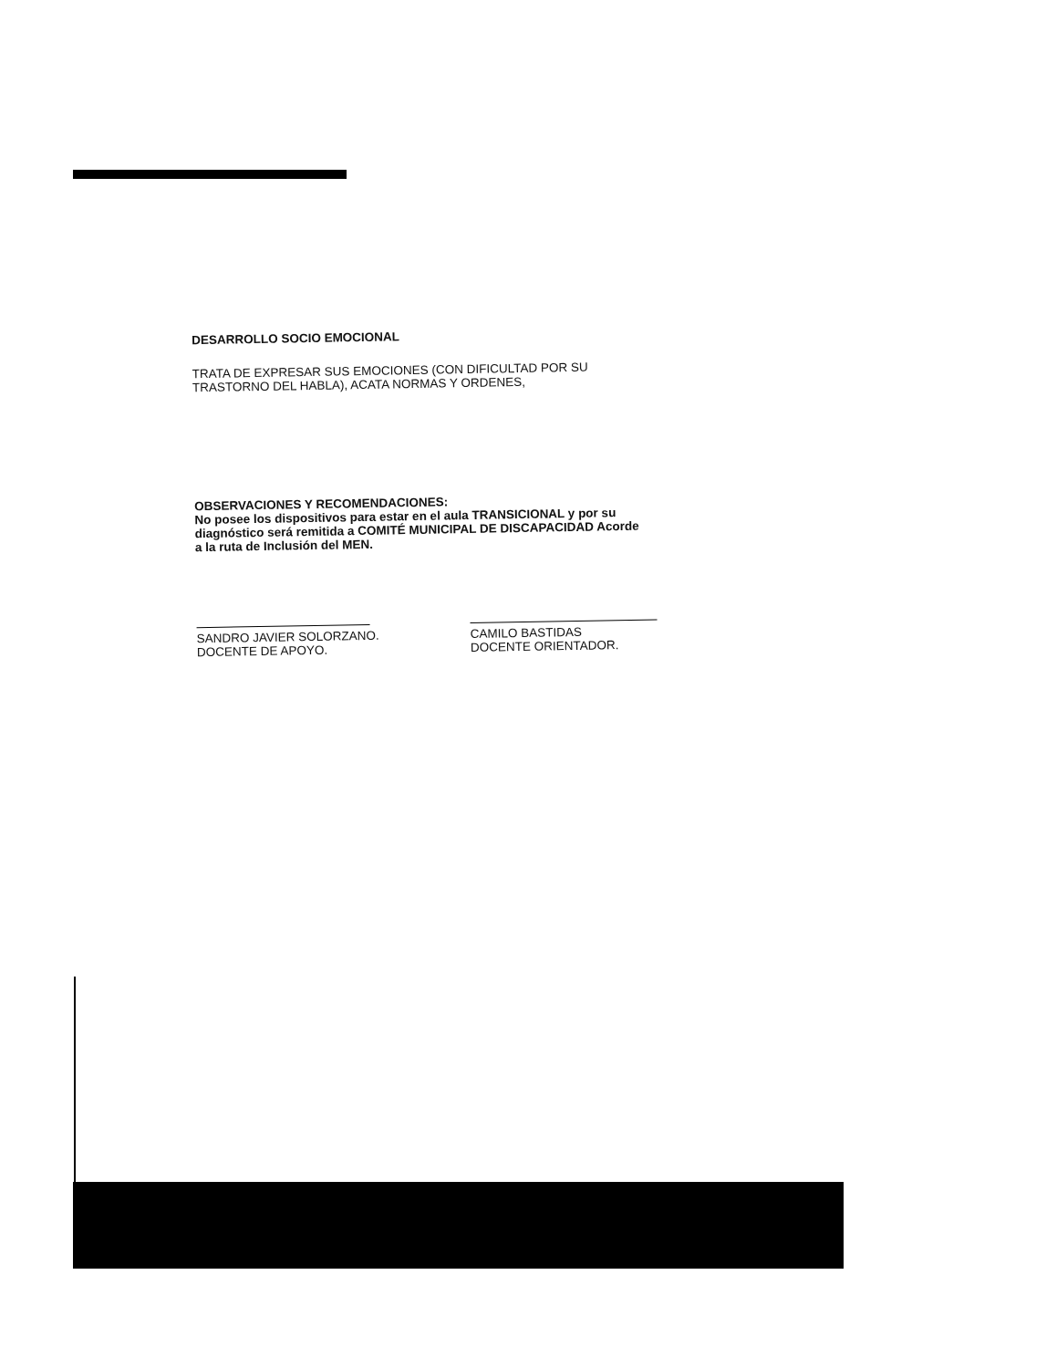DESARROLLO SOCIO EMOCIONAL
TRATA DE EXPRESAR SUS EMOCIONES (CON DIFICULTAD POR SU
TRASTORNO DEL HABLA), ACATA NORMAS Y ORDENES,
OBSERVACIONES Y RECOMENDACIONES:
No posee los dispositivos para estar en el aula TRANSICIONAL y por su
diagnóstico será remitida a COMITÉ MUNICIPAL DE DISCAPACIDAD Acorde
a la ruta de Inclusión del MEN.
SANDRO JAVIER SOLORZANO.
DOCENTE DE APOYO.
CAMILO BASTIDAS
DOCENTE ORIENTADOR.